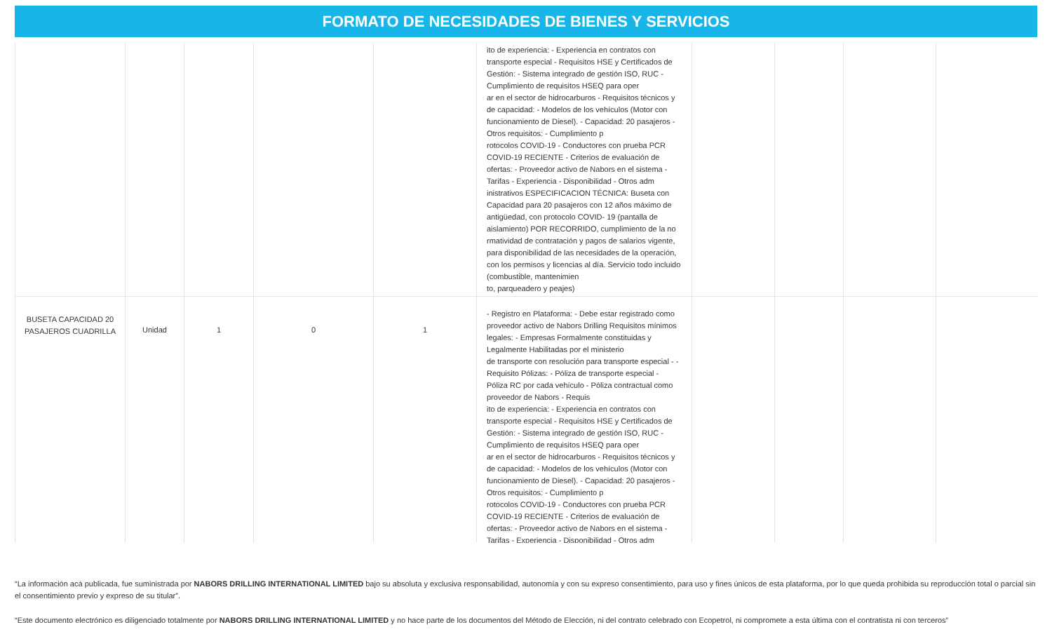FORMATO DE NECESIDADES DE BIENES Y SERVICIOS
| | | | | | ito de experiencia: - Experiencia en contratos con transporte especial - Requisitos HSE y Certificados de Gestión: - Sistema integrado de gestión ISO, RUC - Cumplimiento de requisitos HSEQ para oper ar en el sector de hidrocarburos - Requisitos técnicos y de capacidad: - Modelos de los vehículos (Motor con funcionamiento de Diesel). - Capacidad: 20 pasajeros - Otros requisitos: - Cumplimiento p rotocolos COVID-19 - Conductores con prueba PCR COVID-19 RECIENTE - Criterios de evaluación de ofertas: - Proveedor activo de Nabors en el sistema - Tarifas - Experiencia - Disponibilidad - Otros adm inistrativos ESPECIFICACION TÉCNICA: Buseta con Capacidad para 20 pasajeros con 12 años máximo de antigüedad, con protocolo COVID- 19 (pantalla de aislamiento) POR RECORRIDO, cumplimiento de la no rmatividad de contratación y pagos de salarios vigente, para disponibilidad de las necesidades de la operación, con los permisos y licencias al día. Servicio todo incluido (combustible, mantenimien to, parqueadero y peajes) | | | | |
| BUSETA CAPACIDAD 20 PASAJEROS CUADRILLA | Unidad | 1 | 0 | 1 | - Registro en Plataforma: - Debe estar registrado como proveedor activo de Nabors Drilling Requisitos mínimos legales: - Empresas Formalmente constituidas y Legalmente Habilitadas por el ministerio de transporte con resolución para transporte especial - - Requisito Pólizas: - Póliza de transporte especial - Póliza RC por cada vehículo - Póliza contractual como proveedor de Nabors - Requis ito de experiencia: - Experiencia en contratos con transporte especial - Requisitos HSE y Certificados de Gestión: - Sistema integrado de gestión ISO, RUC - Cumplimiento de requisitos HSEQ para oper ar en el sector de hidrocarburos - Requisitos técnicos y de capacidad: - Modelos de los vehículos (Motor con funcionamiento de Diesel). - Capacidad: 20 pasajeros - Otros requisitos: - Cumplimiento p rotocolos COVID-19 - Conductores con prueba PCR COVID-19 RECIENTE - Criterios de evaluación de ofertas: - Proveedor activo de Nabors en el sistema - Tarifas - Experiencia - Disponibilidad - Otros adm | | | | |
“La información acá publicada, fue suministrada por NABORS DRILLING INTERNATIONAL LIMITED bajo su absoluta y exclusiva responsabilidad, autonomía y con su expreso consentimiento, para uso y fines únicos de esta plataforma, por lo que queda prohibida su reproducción total o parcial sin el consentimiento previo y expreso de su titular”.
“Este documento electrónico es diligenciado totalmente por NABORS DRILLING INTERNATIONAL LIMITED y no hace parte de los documentos del Método de Elección, ni del contrato celebrado con Ecopetrol, ni compromete a esta última con el contratista ni con terceros”